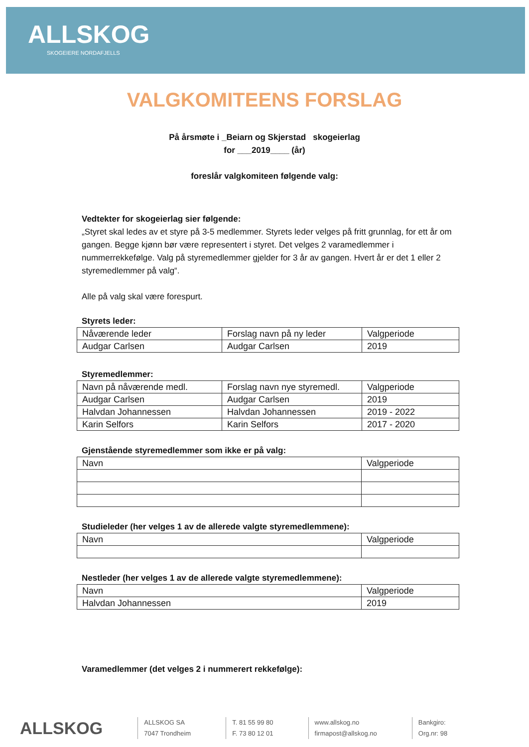ALLSKOG
SKOGEIERE NORDAFJELLS
VALGKOMITEENS FORSLAG
På årsmøte i _Beiarn og Skjerstad skogeierlag
for ___2019____ (år)
foreslår valgkomiteen følgende valg:
Vedtekter for skogeierlag sier følgende:
„Styret skal ledes av et styre på 3-5 medlemmer. Styrets leder velges på fritt grunnlag, for ett år om gangen. Begge kjønn bør være representert i styret. Det velges 2 varamedlemmer i nummerrekkefølge. Valg på styremedlemmer gjelder for 3 år av gangen. Hvert år er det 1 eller 2 styremedlemmer på valg“.
Alle på valg skal være forespurt.
Styrets leder:
| Nåværende leder | Forslag navn på ny leder | Valgperiode |
| Audgar Carlsen | Audgar Carlsen | 2019 |
Styremedlemmer:
| Navn på nåværende medl. | Forslag navn nye styremedl. | Valgperiode |
| Audgar Carlsen | Audgar Carlsen | 2019 |
| Halvdan Johannessen | Halvdan Johannessen | 2019 - 2022 |
| Karin Selfors | Karin Selfors | 2017 - 2020 |
Gjenstående styremedlemmer som ikke er på valg:
| Navn | Valgperiode |
Studieleder (her velges 1 av de allerede valgte styremedlemmene):
| Navn | Valgperiode |
Nestleder (her velges 1 av de allerede valgte styremedlemmene):
| Navn | Valgperiode |
| Halvdan Johannessen | 2019 |
Varamedlemmer (det velges 2 i nummerert rekkefølge):
ALLSKOG
ALLSKOG SA
7047 Trondheim
T. 81 55 99 80
F. 73 80 12 01
www.allskog.no
firmapost@allskog.no
Bankgiro:
Org.nr: 98